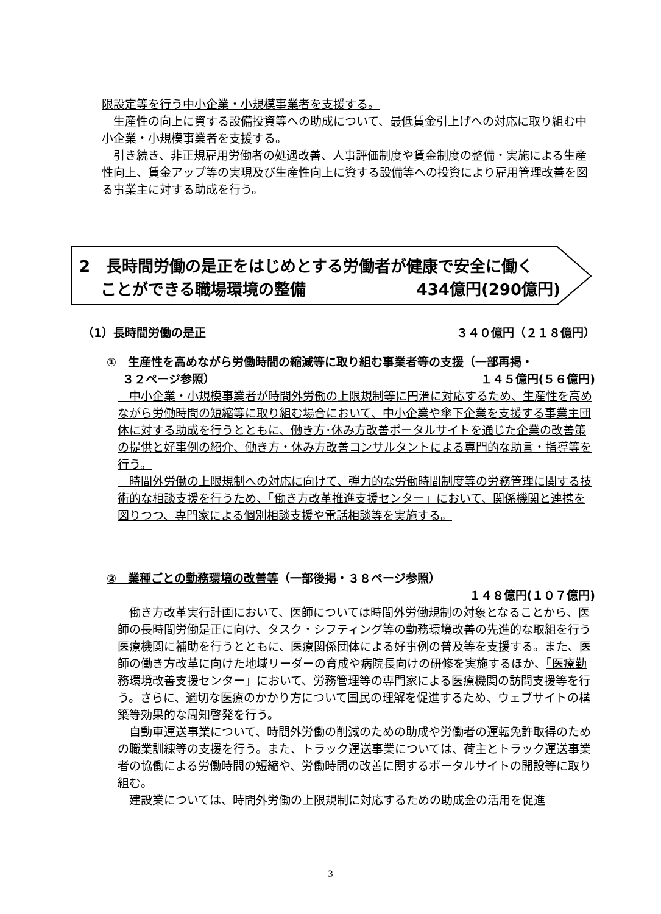限設定等を行う中小企業・小規模事業者を支援する。
　生産性の向上に資する設備投資等への助成について、最低賃金引上げへの対応に取り組む中小企業・小規模事業者を支援する。
　引き続き、非正規雇用労働者の処遇改善、人事評価制度や賃金制度の整備・実施による生産性向上、賃金アップ等の実現及び生産性向上に資する設備等への投資により雇用管理改善を図る事業主に対する助成を行う。
2　長時間労働の是正をはじめとする労働者が健康で安全に働く
　 ことができる職場環境の整備 434億円(290億円)
（1）長時間労働の是正 ３４０億円（２１８億円）
①　生産性を高めながら労働時間の縮減等に取り組む事業者等の支援（一部再掲・
　 ３２ページ参照） １４５億円(５６億円)
　中小企業・小規模事業者が時間外労働の上限規制等に円滑に対応するため、生産性を高めながら労働時間の短縮等に取り組む場合において、中小企業や傘下企業を支援する事業主団体に対する助成を行うとともに、働き方･休み方改善ポータルサイトを通じた企業の改善策の提供と好事例の紹介、働き方・休み方改善コンサルタントによる専門的な助言・指導等を行う。
　時間外労働の上限規制への対応に向けて、弾力的な労働時間制度等の労務管理に関する技術的な相談支援を行うため、「働き方改革推進支援センター」において、関係機関と連携を図りつつ、専門家による個別相談支援や電話相談等を実施する。
②　業種ごとの勤務環境の改善等（一部後掲・３８ページ参照）
１４８億円(１０７億円)
　働き方改革実行計画において、医師については時間外労働規制の対象となることから、医師の長時間労働是正に向け、タスク・シフティング等の勤務環境改善の先進的な取組を行う医療機関に補助を行うとともに、医療関係団体による好事例の普及等を支援する。また、医師の働き方改革に向けた地域リーダーの育成や病院長向けの研修を実施するほか、「医療勤務環境改善支援センター」において、労務管理等の専門家による医療機関の訪問支援等を行う。さらに、適切な医療のかかり方について国民の理解を促進するため、ウェブサイトの構築等効果的な周知啓発を行う。
　自動車運送事業について、時間外労働の削減のための助成や労働者の運転免許取得のための職業訓練等の支援を行う。また、トラック運送事業については、荷主とトラック運送事業者の協働による労働時間の短縮や、労働時間の改善に関するポータルサイトの開設等に取り組む。
　建設業については、時間外労働の上限規制に対応するための助成金の活用を促進
3